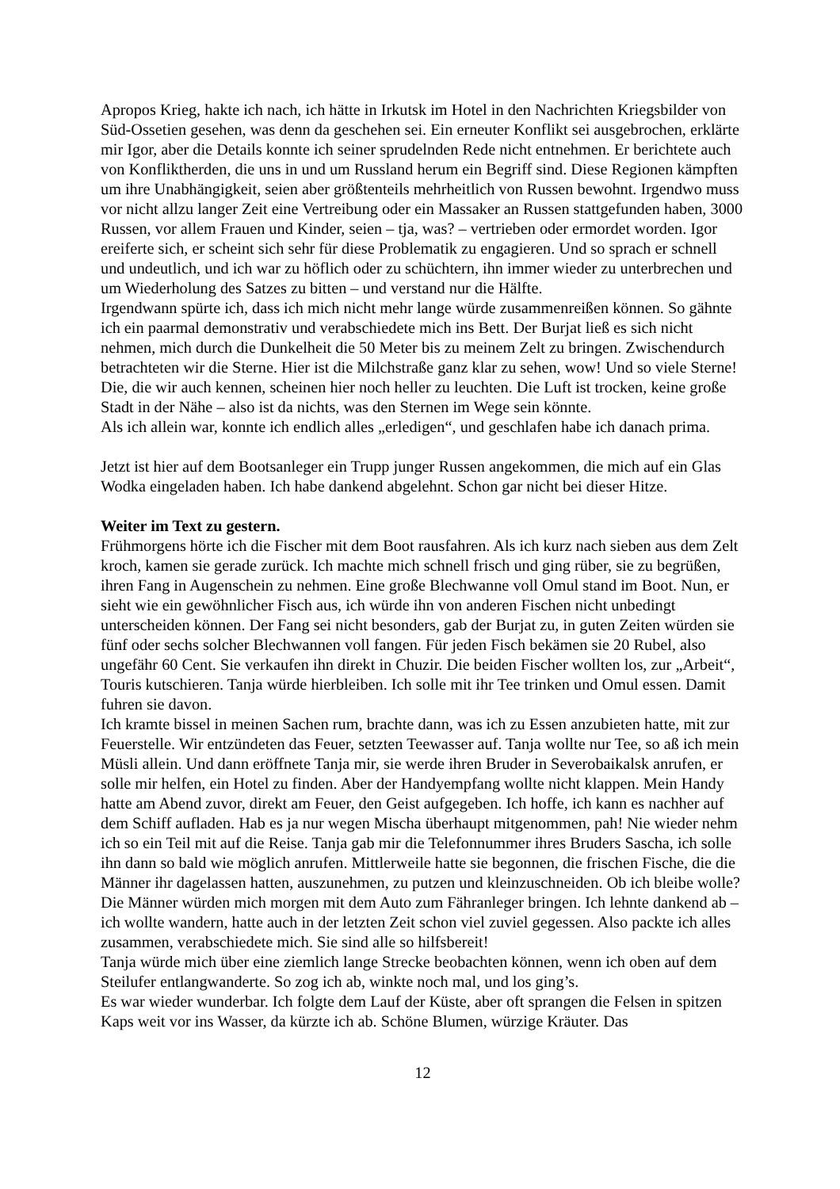Apropos Krieg, hakte ich nach, ich hätte in Irkutsk im Hotel in den Nachrichten Kriegsbilder von Süd-Ossetien gesehen, was denn da geschehen sei. Ein erneuter Konflikt sei ausgebrochen, erklärte mir Igor, aber die Details konnte ich seiner sprudelnden Rede nicht entnehmen. Er berichtete auch von Konfliktherden, die uns in und um Russland herum ein Begriff sind. Diese Regionen kämpften um ihre Unabhängigkeit, seien aber größtenteils mehrheitlich von Russen bewohnt. Irgendwo muss vor nicht allzu langer Zeit eine Vertreibung oder ein Massaker an Russen stattgefunden haben, 3000 Russen, vor allem Frauen und Kinder, seien – tja, was? – vertrieben oder ermordet worden. Igor ereiferte sich, er scheint sich sehr für diese Problematik zu engagieren. Und so sprach er schnell und undeutlich, und ich war zu höflich oder zu schüchtern, ihn immer wieder zu unterbrechen und um Wiederholung des Satzes zu bitten – und verstand nur die Hälfte.
Irgendwann spürte ich, dass ich mich nicht mehr lange würde zusammenreißen können. So gähnte ich ein paarmal demonstrativ und verabschiedete mich ins Bett. Der Burjat ließ es sich nicht nehmen, mich durch die Dunkelheit die 50 Meter bis zu meinem Zelt zu bringen. Zwischendurch betrachteten wir die Sterne. Hier ist die Milchstraße ganz klar zu sehen, wow! Und so viele Sterne! Die, die wir auch kennen, scheinen hier noch heller zu leuchten. Die Luft ist trocken, keine große Stadt in der Nähe – also ist da nichts, was den Sternen im Wege sein könnte.
Als ich allein war, konnte ich endlich alles „erledigen“, und geschlafen habe ich danach prima.
Jetzt ist hier auf dem Bootsanleger ein Trupp junger Russen angekommen, die mich auf ein Glas Wodka eingeladen haben. Ich habe dankend abgelehnt. Schon gar nicht bei dieser Hitze.
Weiter im Text zu gestern.
Frühmorgens hörte ich die Fischer mit dem Boot rausfahren. Als ich kurz nach sieben aus dem Zelt kroch, kamen sie gerade zurück. Ich machte mich schnell frisch und ging rüber, sie zu begrüßen, ihren Fang in Augenschein zu nehmen. Eine große Blechwanne voll Omul stand im Boot. Nun, er sieht wie ein gewöhnlicher Fisch aus, ich würde ihn von anderen Fischen nicht unbedingt unterscheiden können. Der Fang sei nicht besonders, gab der Burjat zu, in guten Zeiten würden sie fünf oder sechs solcher Blechwannen voll fangen. Für jeden Fisch bekämen sie 20 Rubel, also ungefähr 60 Cent. Sie verkaufen ihn direkt in Chuzir. Die beiden Fischer wollten los, zur „Arbeit“, Touris kutschieren. Tanja würde hierbleiben. Ich solle mit ihr Tee trinken und Omul essen. Damit fuhren sie davon.
Ich kramte bissel in meinen Sachen rum, brachte dann, was ich zu Essen anzubieten hatte, mit zur Feuerstelle. Wir entzündeten das Feuer, setzten Teewasser auf. Tanja wollte nur Tee, so aß ich mein Müsli allein. Und dann eröffnete Tanja mir, sie werde ihren Bruder in Severobaikalsk anrufen, er solle mir helfen, ein Hotel zu finden. Aber der Handyempfang wollte nicht klappen. Mein Handy hatte am Abend zuvor, direkt am Feuer, den Geist aufgegeben. Ich hoffe, ich kann es nachher auf dem Schiff aufladen. Hab es ja nur wegen Mischa überhaupt mitgenommen, pah! Nie wieder nehm ich so ein Teil mit auf die Reise. Tanja gab mir die Telefonnummer ihres Bruders Sascha, ich solle ihn dann so bald wie möglich anrufen. Mittlerweile hatte sie begonnen, die frischen Fische, die die Männer ihr dagelassen hatten, auszunehmen, zu putzen und kleinzuschneiden. Ob ich bleibe wolle? Die Männer würden mich morgen mit dem Auto zum Fähranleger bringen. Ich lehnte dankend ab – ich wollte wandern, hatte auch in der letzten Zeit schon viel zuviel gegessen. Also packte ich alles zusammen, verabschiedete mich. Sie sind alle so hilfsbereit!
Tanja würde mich über eine ziemlich lange Strecke beobachten können, wenn ich oben auf dem Steilufer entlangwanderte. So zog ich ab, winkte noch mal, und los ging’s.
Es war wieder wunderbar. Ich folgte dem Lauf der Küste, aber oft sprangen die Felsen in spitzen Kaps weit vor ins Wasser, da kürzte ich ab. Schöne Blumen, würzige Kräuter. Das
12